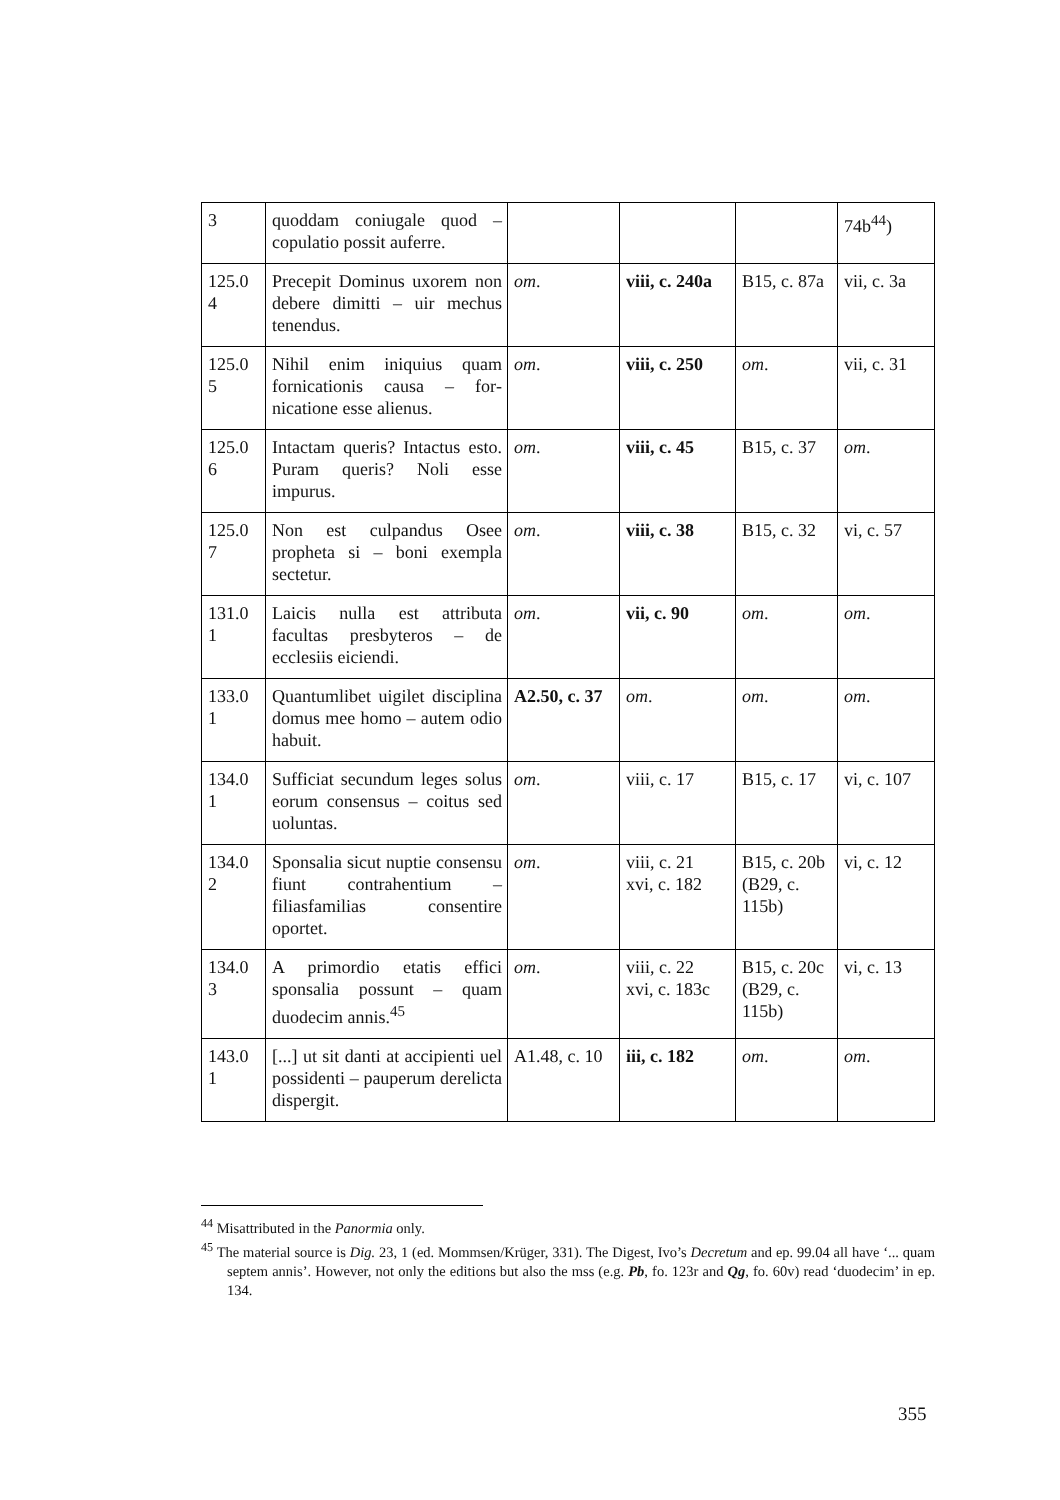| 3 | quoddam coniugale quod – copulatio possit auferre. | | | | 74b<sup>44</sup>) |
| 125.0 4 | Precepit Dominus uxorem non debere dimitti – uir mechus tenendus. | om . | viii, c. 240a | B15, c. 87a | vii, c. 3a |
| 125.0 5 | Nihil enim iniquius quam fornicationis causa – for­nicatione esse alienus. | om . | viii, c. 250 | om . | vii, c. 31 |
| 125.0 6 | Intactam queris? Intactus esto. Puram queris? Noli esse impurus. | om . | viii, c. 45 | B15, c. 37 | om . |
| 125.0 7 | Non est culpandus Osee propheta si – boni exem­pla sectetur. | om . | viii, c. 38 | B15, c. 32 | vi, c. 57 |
| 131.0 1 | Laicis nulla est attributa facultas presbyteros – de ecclesiis eiciendi. | om . | vii, c. 90 | om . | om . |
| 133.0 1 | Quantumlibet uigilet dis­ciplina domus mee homo – autem odio habuit. | A2.50, c. 37 | om . | om . | om . |
| 134.0 1 | Sufficiat secundum leges solus eorum consensus – coitus sed uoluntas. | om . | viii, c. 17 | B15, c. 17 | vi, c. 107 |
| 134.0 2 | Sponsalia sicut nuptie consensu fiunt contrahen­tium – filiasfamilias con­sentire oportet. | om . | viii, c. 21 xvi, c. 182 | B15, c. 20b (B29, c. 115b) | vi, c. 12 |
| 134.0 3 | A primordio etatis effici sponsalia possunt – quam duodecim annis.<sup>45</sup> | om . | viii, c. 22 xvi, c. 183c | B15, c. 20c (B29, c. 115b) | vi, c. 13 |
| 143.0 1 | [...] ut sit danti at accipi­enti uel possidenti – pau­perum derelicta dispergit. | A1.48, c. 10 | iii, c. 182 | om . | om . |
<sup>44</sup> Misattributed in the Panormia only.
<sup>45</sup> The material source is Dig. 23, 1 (ed. Mommsen/Krüger, 331). The Digest, Ivo’s Decretum and ep. 99.04 all have ‘... quam septem annis’. However, not only the editions but also the mss (e.g. Pb, fo. 123r and Qg, fo. 60v) read ‘duodecim’ in ep. 134.
355